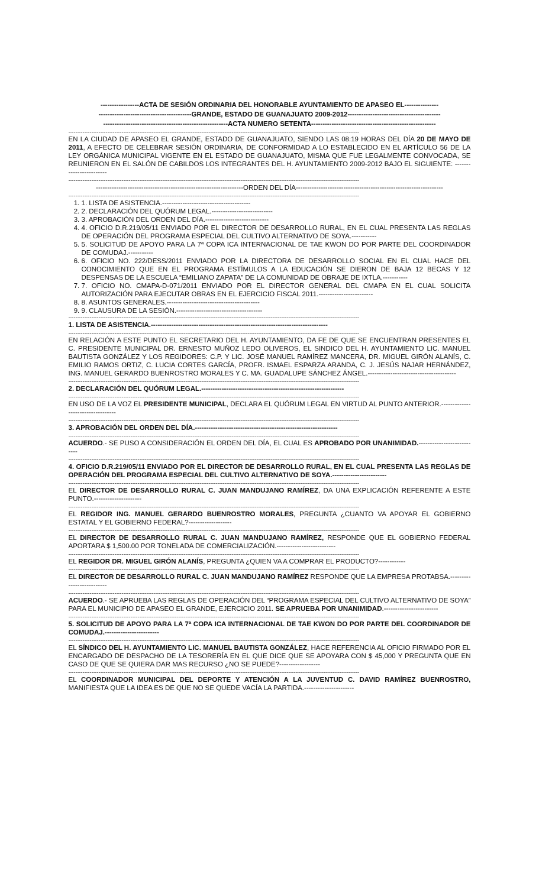-----------------ACTA DE SESIÓN ORDINARIA DEL HONORABLE AYUNTAMIENTO DE APASEO EL---------------
-----------------------------------------GRANDE, ESTADO DE GUANAJUATO 2009-2012-----------------------------------------
-------------------------------------------------------ACTA NUMERO SETENTA-------------------------------------------------------
--------------------------------------------------------------------------------------------------------------------------------------------------------------------
EN LA CIUDAD DE APASEO EL GRANDE, ESTADO DE GUANAJUATO, SIENDO LAS 08:19 HORAS DEL DÍA 20 DE MAYO DE 2011, A EFECTO DE CELEBRAR SESIÓN ORDINARIA, DE CONFORMIDAD A LO ESTABLECIDO EN EL ARTÍCULO 56 DE LA LEY ORGÁNICA MUNICIPAL VIGENTE EN EL ESTADO DE GUANAJUATO, MISMA QUE FUE LEGALMENTE CONVOCADA, SE REUNIERON EN EL SALÓN DE CABILDOS LOS INTEGRANTES DEL H. AYUNTAMIENTO 2009-2012 BAJO EL SIGUIENTE: ------------------------
--------------------------------------------------------------------------------------------------------------------------------------------------------------------
-----------------------------------------------------------------ORDEN DEL DÍA-----------------------------------------------------------------
--------------------------------------------------------------------------------------------------------------------------------------------------------------------
1. 1. LISTA DE ASISTENCIA.---------------------------------------
2. 2. DECLARACIÓN DEL QUÓRUM LEGAL.---------------------------
3. 3. APROBACIÓN DEL ORDEN DEL DÍA.----------------------------
4. 4. OFICIO D.R.219/05/11 ENVIADO POR EL DIRECTOR DE DESARROLLO RURAL, EN EL CUAL PRESENTA LAS REGLAS DE OPERACIÓN DEL PROGRAMA ESPECIAL DEL CULTIVO ALTERNATIVO DE SOYA.-----------
5. 5. SOLICITUD DE APOYO PARA LA 7ª COPA ICA INTERNACIONAL DE TAE KWON DO POR PARTE DEL COORDINADOR DE COMUDAJ.-----------
6. 6. OFICIO NO. 222/DESS/2011 ENVIADO POR LA DIRECTORA DE DESARROLLO SOCIAL EN EL CUAL HACE DEL CONOCIMIENTO QUE EN EL PROGRAMA ESTÍMULOS A LA EDUCACIÓN SE DIERON DE BAJA 12 BECAS Y 12 DESPENSAS DE LA ESCUELA “EMILIANO ZAPATA” DE LA COMUNIDAD DE OBRAJE DE IXTLA.-----------
7. 7. OFICIO NO. CMAPA-D-071/2011 ENVIADO POR EL DIRECTOR GENERAL DEL CMAPA EN EL CUAL SOLICITA AUTORIZACIÓN PARA EJECUTAR OBRAS EN EL EJERCICIO FISCAL 2011.------------------------
8. 8. ASUNTOS GENERALES.-----------------------------------------
9. 9. CLAUSURA DE LA SESIÓN.--------------------------------------
--------------------------------------------------------------------------------------------------------------------------------------------------------------------
1. LISTA DE ASISTENCIA.------------------------------------------------------------------------------
--------------------------------------------------------------------------------------------------------------------------------------------------------------------
EN RELACIÓN A ESTE PUNTO EL SECRETARIO DEL H. AYUNTAMIENTO, DA FE DE QUE SE ENCUENTRAN PRESENTES EL C. PRESIDENTE MUNICIPAL DR. ERNESTO MUÑOZ LEDO OLIVEROS, EL SINDICO DEL H. AYUNTAMIENTO LIC. MANUEL BAUTISTA GONZÁLEZ Y LOS REGIDORES: C.P. Y LIC. JOSÉ MANUEL RAMÍREZ MANCERA, DR. MIGUEL GIRÓN ALANÍS, C. EMILIO RAMOS ORTIZ, C. LUCIA CORTES GARCÍA, PROFR. ISMAEL ESPARZA ARANDA, C. J. JESÚS NAJAR HERNÁNDEZ, ING. MANUEL GERARDO BUENROSTRO MORALES Y C. MA. GUADALUPE SÁNCHEZ ÁNGEL.---------------------------------------
--------------------------------------------------------------------------------------------------------------------------------------------------------------------
2. DECLARACIÓN DEL QUÓRUM LEGAL.---------------------------------------------------------------
--------------------------------------------------------------------------------------------------------------------------------------------------------------------
EN USO DE LA VOZ EL PRESIDENTE MUNICIPAL, DECLARA EL QUÓRUM LEGAL EN VIRTUD AL PUNTO ANTERIOR.----------------------------------
--------------------------------------------------------------------------------------------------------------------------------------------------------------------
3. APROBACIÓN DEL ORDEN DEL DÍA.---------------------------------------------------------------
--------------------------------------------------------------------------------------------------------------------------------------------------------------------
ACUERDO.- SE PUSO A CONSIDERACIÓN EL ORDEN DEL DÍA, EL CUAL ES APROBADO POR UNANIMIDAD.---------------------------
--------------------------------------------------------------------------------------------------------------------------------------------------------------------
4. OFICIO D.R.219/05/11 ENVIADO POR EL DIRECTOR DE DESARROLLO RURAL, EN EL CUAL PRESENTA LAS REGLAS DE OPERACIÓN DEL PROGRAMA ESPECIAL DEL CULTIVO ALTERNATIVO DE SOYA.------------------------
--------------------------------------------------------------------------------------------------------------------------------------------------------------------
EL DIRECTOR DE DESARROLLO RURAL C. JUAN MANDUJANO RAMÍREZ, DA UNA EXPLICACIÓN REFERENTE A ESTE PUNTO.---------------------
--------------------------------------------------------------------------------------------------------------------------------------------------------------------
EL REGIDOR ING. MANUEL GERARDO BUENROSTRO MORALES, PREGUNTA ¿CUANTO VA APOYAR EL GOBIERNO ESTATAL Y EL GOBIERNO FEDERAL?-------------------
--------------------------------------------------------------------------------------------------------------------------------------------------------------------
EL DIRECTOR DE DESARROLLO RURAL C. JUAN MANDUJANO RAMÍREZ, RESPONDE QUE EL GOBIERNO FEDERAL APORTARA $ 1,500.00 POR TONELADA DE COMERCIALIZACIÓN.--------------------------
--------------------------------------------------------------------------------------------------------------------------------------------------------------------
EL REGIDOR DR. MIGUEL GIRÓN ALANÍS, PREGUNTA ¿QUIEN VA A COMPRAR EL PRODUCTO?------------
--------------------------------------------------------------------------------------------------------------------------------------------------------------------
EL DIRECTOR DE DESARROLLO RURAL C. JUAN MANDUJANO RAMÍREZ RESPONDE QUE LA EMPRESA PROTABSA.--------------------------
--------------------------------------------------------------------------------------------------------------------------------------------------------------------
ACUERDO.- SE APRUEBA LAS REGLAS DE OPERACIÓN DEL “PROGRAMA ESPECIAL DEL CULTIVO ALTERNATIVO DE SOYA” PARA EL MUNICIPIO DE APASEO EL GRANDE, EJERCICIO 2011. SE APRUEBA POR UNANIMIDAD.------------------------
--------------------------------------------------------------------------------------------------------------------------------------------------------------------
5. SOLICITUD DE APOYO PARA LA 7ª COPA ICA INTERNACIONAL DE TAE KWON DO POR PARTE DEL COORDINADOR DE COMUDAJ.------------------------
--------------------------------------------------------------------------------------------------------------------------------------------------------------------
EL SÍNDICO DEL H. AYUNTAMIENTO LIC. MANUEL BAUTISTA GONZÁLEZ, HACE REFERENCIA AL OFICIO FIRMADO POR EL ENCARGADO DE DESPACHO DE LA TESORERÍA EN EL QUE DICE QUE SE APOYARA CON $ 45,000 Y PREGUNTA QUE EN CASO DE QUE SE QUIERA DAR MAS RECURSO ¿NO SE PUEDE?------------------
--------------------------------------------------------------------------------------------------------------------------------------------------------------------
EL COORDINADOR MUNICIPAL DEL DEPORTE Y ATENCIÓN A LA JUVENTUD C. DAVID RAMÍREZ BUENROSTRO, MANIFIESTA QUE LA IDEA ES DE QUE NO SE QUEDE VACÍA LA PARTIDA.----------------------